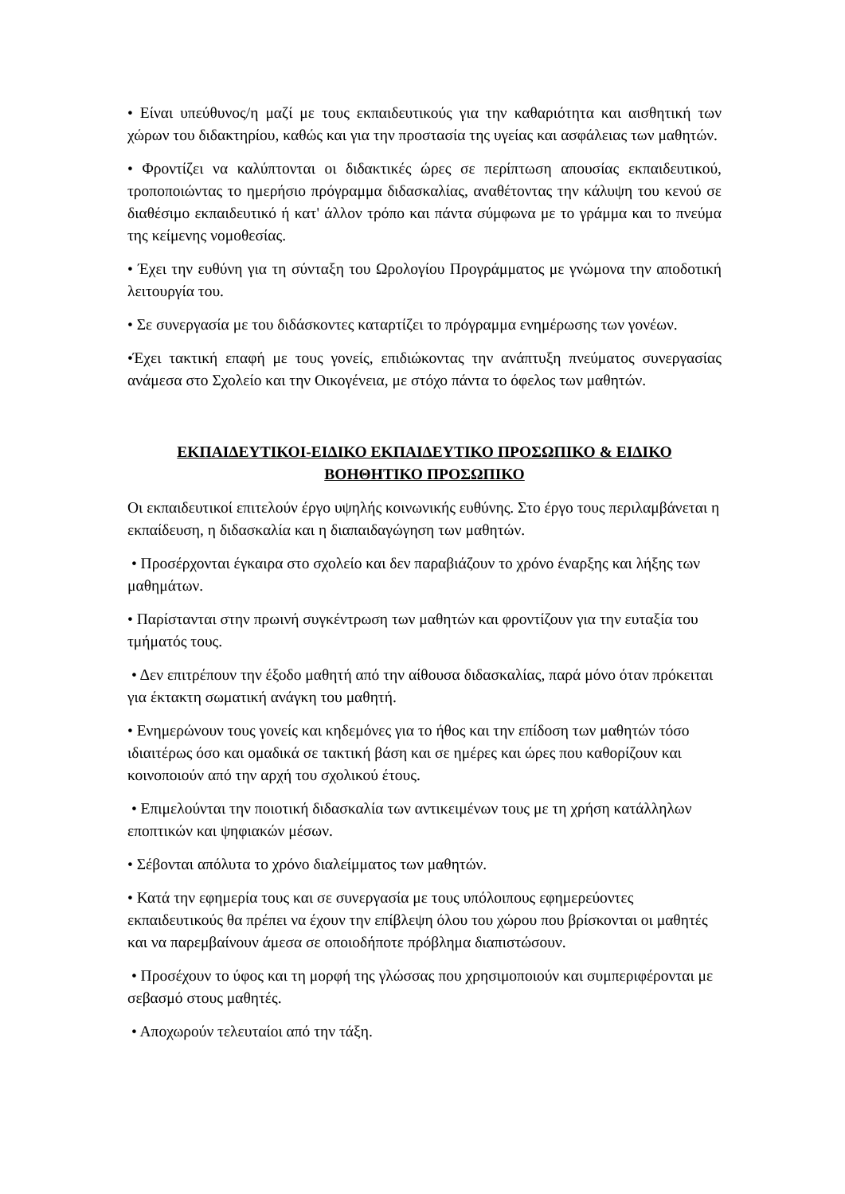• Είναι υπεύθυνος/η μαζί με τους εκπαιδευτικούς για την καθαριότητα και αισθητική των χώρων του διδακτηρίου, καθώς και για την προστασία της υγείας και ασφάλειας των μαθητών.
• Φροντίζει να καλύπτονται οι διδακτικές ώρες σε περίπτωση απουσίας εκπαιδευτικού, τροποποιώντας το ημερήσιο πρόγραμμα διδασκαλίας, αναθέτοντας την κάλυψη του κενού σε διαθέσιμο εκπαιδευτικό ή κατ' άλλον τρόπο και πάντα σύμφωνα με το γράμμα και το πνεύμα της κείμενης νομοθεσίας.
• Έχει την ευθύνη για τη σύνταξη του Ωρολογίου Προγράμματος με γνώμονα την αποδοτική λειτουργία του.
• Σε συνεργασία με του διδάσκοντες καταρτίζει το πρόγραμμα ενημέρωσης των γονέων.
•Έχει τακτική επαφή με τους γονείς, επιδιώκοντας την ανάπτυξη πνεύματος συνεργασίας ανάμεσα στο Σχολείο και την Οικογένεια, με στόχο πάντα το όφελος των μαθητών.
ΕΚΠΑΙΔΕΥΤΙΚΟΙ-ΕΙΔΙΚΟ ΕΚΠΑΙΔΕΥΤΙΚΟ ΠΡΟΣΩΠΙΚΟ & ΕΙΔΙΚΟ
ΒΟΗΘΗΤΙΚΟ ΠΡΟΣΩΠΙΚΟ
Οι εκπαιδευτικοί επιτελούν έργο υψηλής κοινωνικής ευθύνης. Στο έργο τους περιλαμβάνεται η εκπαίδευση, η διδασκαλία και η διαπαιδαγώγηση των μαθητών.
• Προσέρχονται έγκαιρα στο σχολείο και δεν παραβιάζουν το χρόνο έναρξης και λήξης των μαθημάτων.
• Παρίστανται στην πρωινή συγκέντρωση των μαθητών και φροντίζουν για την ευταξία του τμήματός τους.
• Δεν επιτρέπουν την έξοδο μαθητή από την αίθουσα διδασκαλίας, παρά μόνο όταν πρόκειται για έκτακτη σωματική ανάγκη του μαθητή.
• Ενημερώνουν τους γονείς και κηδεμόνες για το ήθος και την επίδοση των μαθητών τόσο ιδιαιτέρως όσο και ομαδικά σε τακτική βάση και σε ημέρες και ώρες που καθορίζουν και κοινοποιούν από την αρχή του σχολικού έτους.
• Επιμελούνται την ποιοτική διδασκαλία των αντικειμένων τους με τη χρήση κατάλληλων εποπτικών και ψηφιακών μέσων.
• Σέβονται απόλυτα το χρόνο διαλείμματος των μαθητών.
• Κατά την εφημερία τους και σε συνεργασία με τους υπόλοιπους εφημερεύοντες εκπαιδευτικούς θα πρέπει να έχουν την επίβλεψη όλου του χώρου που βρίσκονται οι μαθητές και να παρεμβαίνουν άμεσα σε οποιοδήποτε πρόβλημα διαπιστώσουν.
• Προσέχουν το ύφος και τη μορφή της γλώσσας που χρησιμοποιούν και συμπεριφέρονται με σεβασμό στους μαθητές.
• Αποχωρούν τελευταίοι από την τάξη.